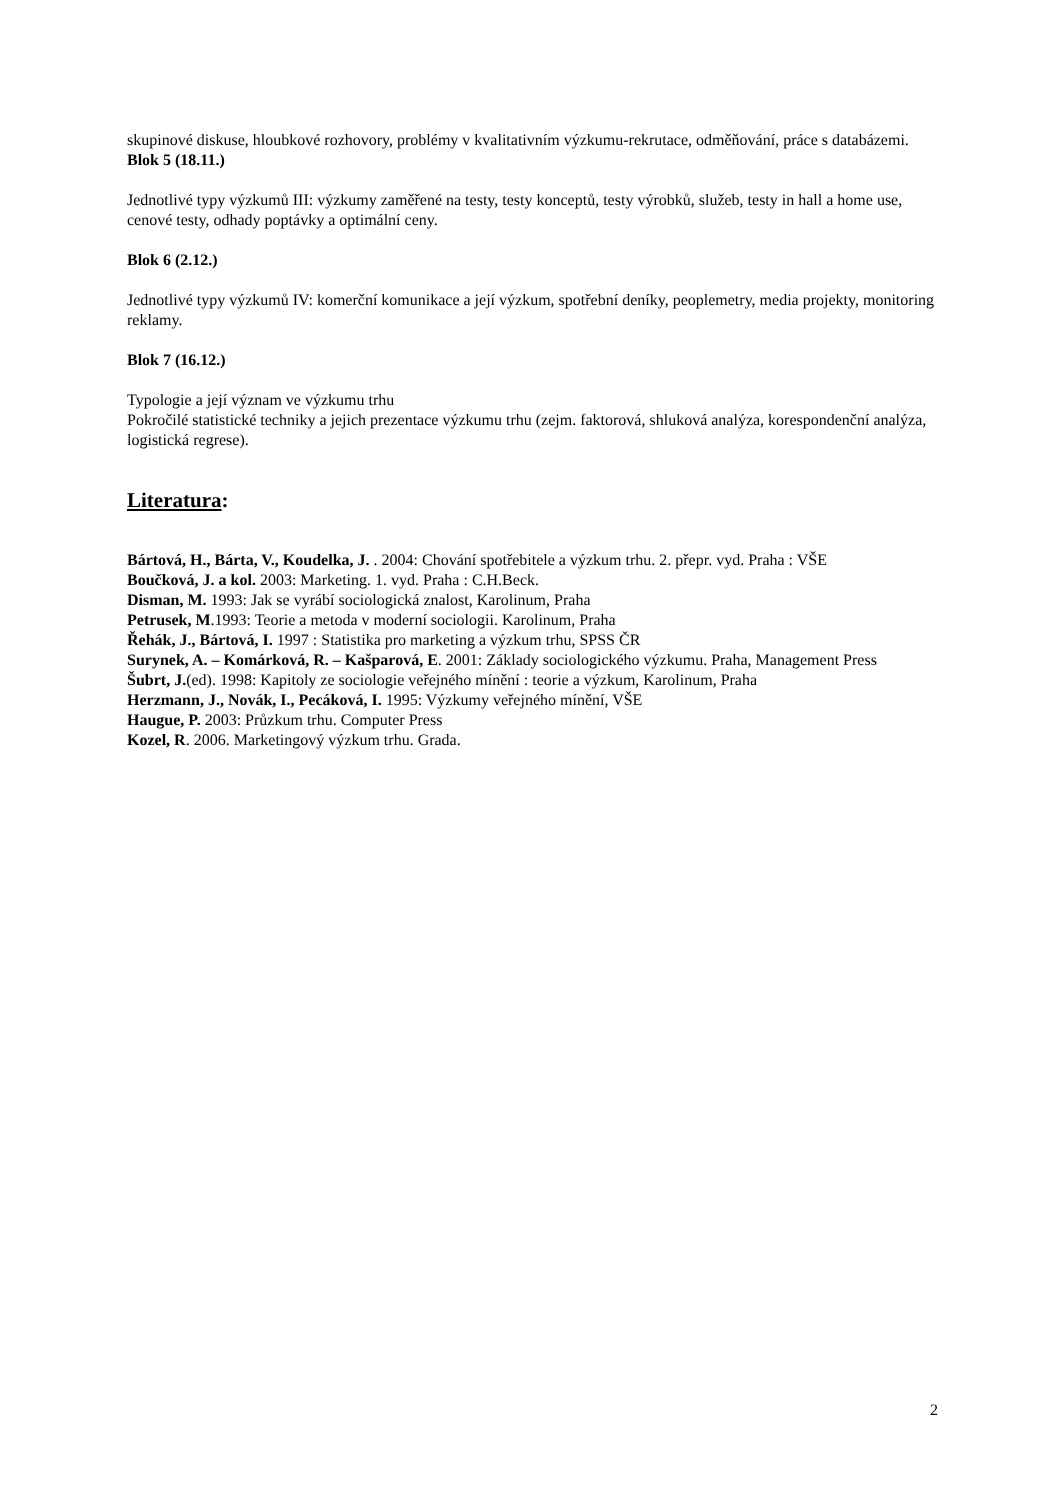skupinové diskuse, hloubkové rozhovory, problémy v kvalitativním výzkumu-rekrutace, odměňování, práce s databázemi.
Blok 5 (18.11.)
Jednotlivé typy výzkumů III: výzkumy zaměřené na testy, testy konceptů, testy výrobků, služeb, testy in hall a home use, cenové testy, odhady poptávky a optimální ceny.
Blok 6 (2.12.)
Jednotlivé typy výzkumů IV: komerční komunikace a její výzkum, spotřební deníky, peoplemetry, media projekty, monitoring reklamy.
Blok 7 (16.12.)
Typologie a její význam ve výzkumu trhu
Pokročilé statistické techniky a jejich prezentace výzkumu trhu (zejm. faktorová, shluková analýza, korespondenční analýza, logistická regrese).
Literatura:
Bártová, H., Bárta, V., Koudelka, J. . 2004: Chování spotřebitele a výzkum trhu. 2. přepr. vyd. Praha : VŠE
Boučková, J. a kol. 2003: Marketing. 1. vyd. Praha : C.H.Beck.
Disman, M. 1993: Jak se vyrábí sociologická znalost, Karolinum, Praha
Petrusek, M.1993: Teorie a metoda v moderní sociologii. Karolinum, Praha
Řehák, J., Bártová, I. 1997 : Statistika pro marketing a výzkum trhu, SPSS ČR
Surynek, A. – Komárková, R. – Kašparová, E. 2001: Základy sociologického výzkumu. Praha, Management Press
Šubrt, J.(ed). 1998: Kapitoly ze sociologie veřejného mínění : teorie a výzkum, Karolinum, Praha
Herzmann, J., Novák, I., Pecáková, I. 1995: Výzkumy veřejného mínění, VŠE
Haugue, P. 2003: Průzkum trhu. Computer Press
Kozel, R. 2006. Marketingový výzkum trhu. Grada.
2